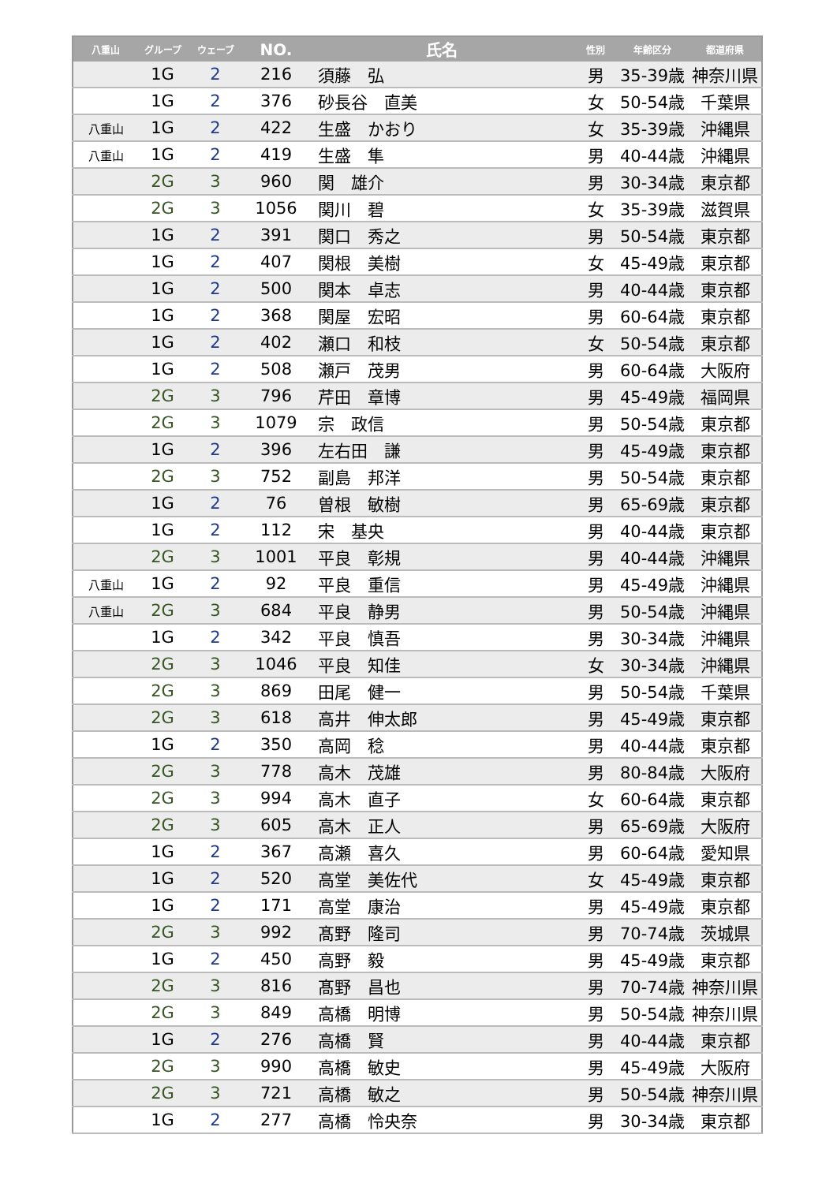| 八重山 | グループ | ウェーブ | NO. | 氏名 | 性別 | 年齢区分 | 都道府県 |
| --- | --- | --- | --- | --- | --- | --- | --- |
| | 1G | 2 | 216 | 須藤 弘 | 男 | 35-39歳 | 神奈川県 |
| | 1G | 2 | 376 | 砂長谷 直美 | 女 | 50-54歳 | 千葉県 |
| 八重山 | 1G | 2 | 422 | 生盛 かおり | 女 | 35-39歳 | 沖縄県 |
| 八重山 | 1G | 2 | 419 | 生盛 隼 | 男 | 40-44歳 | 沖縄県 |
| | 2G | 3 | 960 | 関 雄介 | 男 | 30-34歳 | 東京都 |
| | 2G | 3 | 1056 | 関川 碧 | 女 | 35-39歳 | 滋賀県 |
| | 1G | 2 | 391 | 関口 秀之 | 男 | 50-54歳 | 東京都 |
| | 1G | 2 | 407 | 関根 美樹 | 女 | 45-49歳 | 東京都 |
| | 1G | 2 | 500 | 関本 卓志 | 男 | 40-44歳 | 東京都 |
| | 1G | 2 | 368 | 関屋 宏昭 | 男 | 60-64歳 | 東京都 |
| | 1G | 2 | 402 | 瀬口 和枝 | 女 | 50-54歳 | 東京都 |
| | 1G | 2 | 508 | 瀬戸 茂男 | 男 | 60-64歳 | 大阪府 |
| | 2G | 3 | 796 | 芹田 章博 | 男 | 45-49歳 | 福岡県 |
| | 2G | 3 | 1079 | 宗 政信 | 男 | 50-54歳 | 東京都 |
| | 1G | 2 | 396 | 左右田 謙 | 男 | 45-49歳 | 東京都 |
| | 2G | 3 | 752 | 副島 邦洋 | 男 | 50-54歳 | 東京都 |
| | 1G | 2 | 76 | 曽根 敏樹 | 男 | 65-69歳 | 東京都 |
| | 1G | 2 | 112 | 宋 基央 | 男 | 40-44歳 | 東京都 |
| | 2G | 3 | 1001 | 平良 彰規 | 男 | 40-44歳 | 沖縄県 |
| 八重山 | 1G | 2 | 92 | 平良 重信 | 男 | 45-49歳 | 沖縄県 |
| 八重山 | 2G | 3 | 684 | 平良 静男 | 男 | 50-54歳 | 沖縄県 |
| | 1G | 2 | 342 | 平良 慎吾 | 男 | 30-34歳 | 沖縄県 |
| | 2G | 3 | 1046 | 平良 知佳 | 女 | 30-34歳 | 沖縄県 |
| | 2G | 3 | 869 | 田尾 健一 | 男 | 50-54歳 | 千葉県 |
| | 2G | 3 | 618 | 高井 伸太郎 | 男 | 45-49歳 | 東京都 |
| | 1G | 2 | 350 | 高岡 稔 | 男 | 40-44歳 | 東京都 |
| | 2G | 3 | 778 | 高木 茂雄 | 男 | 80-84歳 | 大阪府 |
| | 2G | 3 | 994 | 高木 直子 | 女 | 60-64歳 | 東京都 |
| | 2G | 3 | 605 | 高木 正人 | 男 | 65-69歳 | 大阪府 |
| | 1G | 2 | 367 | 高瀬 喜久 | 男 | 60-64歳 | 愛知県 |
| | 1G | 2 | 520 | 高堂 美佐代 | 女 | 45-49歳 | 東京都 |
| | 1G | 2 | 171 | 高堂 康治 | 男 | 45-49歳 | 東京都 |
| | 2G | 3 | 992 | 髙野 隆司 | 男 | 70-74歳 | 茨城県 |
| | 1G | 2 | 450 | 高野 毅 | 男 | 45-49歳 | 東京都 |
| | 2G | 3 | 816 | 髙野 昌也 | 男 | 70-74歳 | 神奈川県 |
| | 2G | 3 | 849 | 高橋 明博 | 男 | 50-54歳 | 神奈川県 |
| | 1G | 2 | 276 | 高橋 賢 | 男 | 40-44歳 | 東京都 |
| | 2G | 3 | 990 | 高橋 敏史 | 男 | 45-49歳 | 大阪府 |
| | 2G | 3 | 721 | 高橋 敏之 | 男 | 50-54歳 | 神奈川県 |
| | 1G | 2 | 277 | 高橋 怜央奈 | 男 | 30-34歳 | 東京都 |